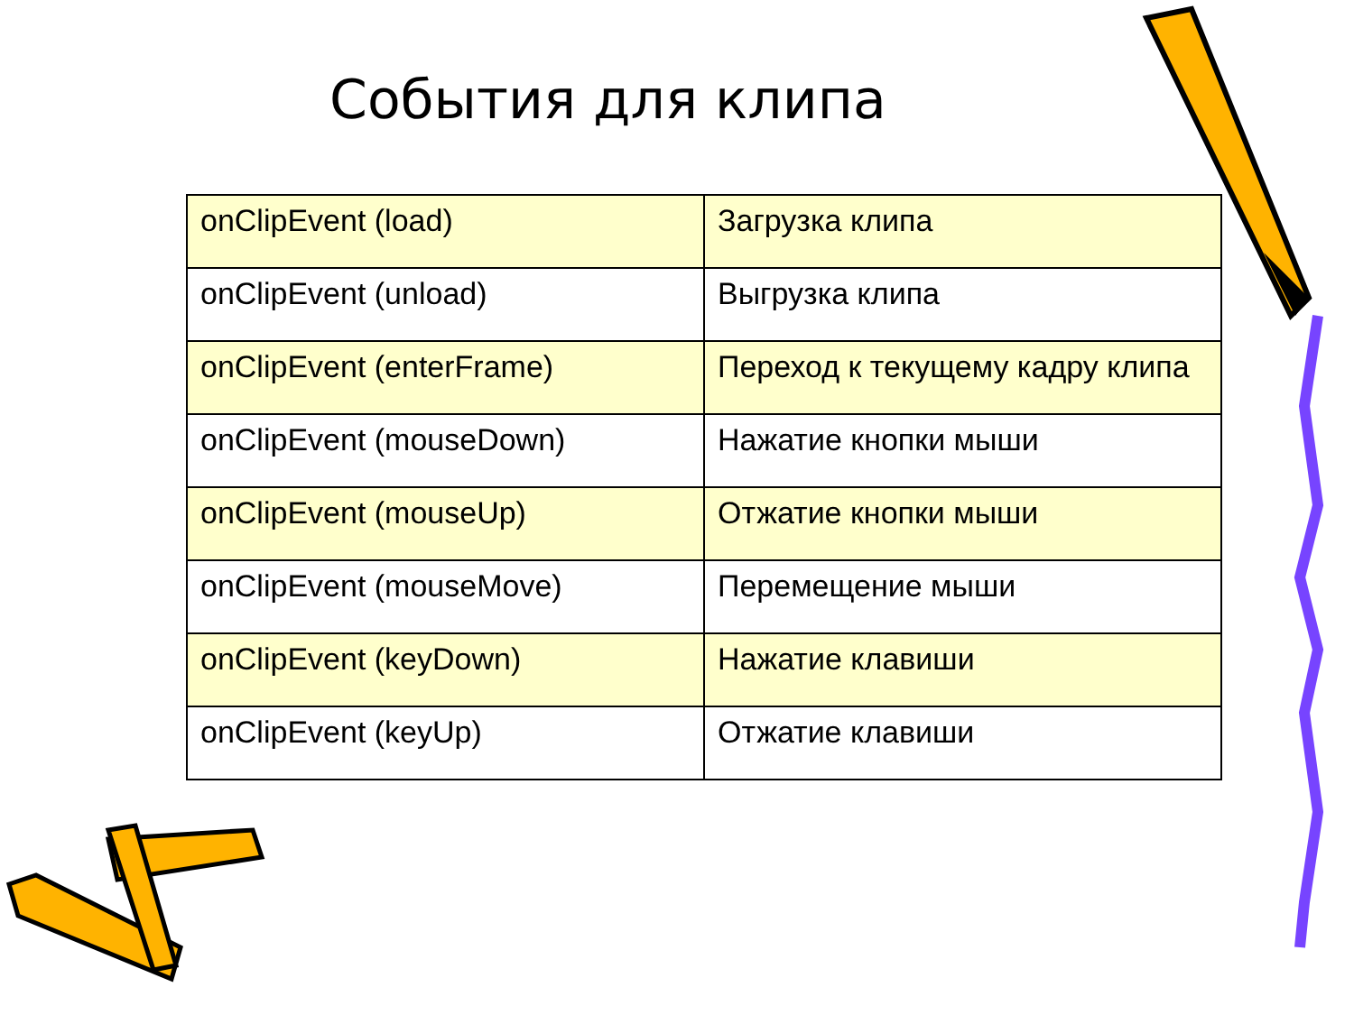События для клипа
| onClipEvent (load) | Загрузка клипа |
| onClipEvent (unload) | Выгрузка клипа |
| onClipEvent (enterFrame) | Переход к текущему кадру клипа |
| onClipEvent (mouseDown) | Нажатие кнопки мыши |
| onClipEvent (mouseUp) | Отжатие кнопки мыши |
| onClipEvent (mouseMove) | Перемещение мыши |
| onClipEvent (keyDown) | Нажатие клавиши |
| onClipEvent (keyUp) | Отжатие клавиши |